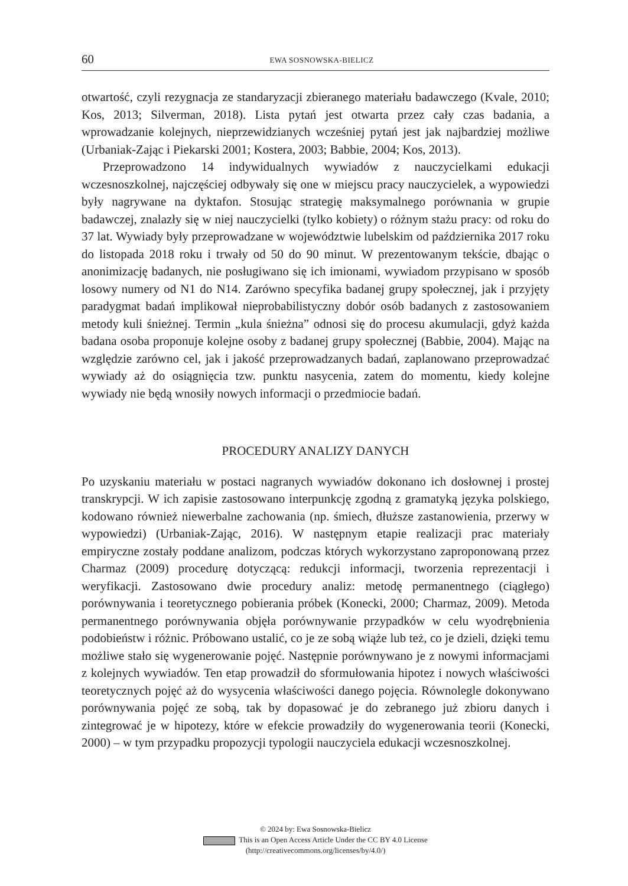60 EWA SOSNOWSKA-BIELICZ
otwartość, czyli rezygnacja ze standaryzacji zbieranego materiału badawczego (Kvale, 2010; Kos, 2013; Silverman, 2018). Lista pytań jest otwarta przez cały czas badania, a wprowadzanie kolejnych, nieprzewidzianych wcześniej pytań jest jak najbardziej możliwe (Urbaniak-Zając i Piekarski 2001; Kostera, 2003; Babbie, 2004; Kos, 2013).
Przeprowadzono 14 indywidualnych wywiadów z nauczycielkami edukacji wczesnoszkolnej, najczęściej odbywały się one w miejscu pracy nauczycielek, a wypowiedzi były nagrywane na dyktafon. Stosując strategię maksymalnego porównania w grupie badawczej, znalazły się w niej nauczycielki (tylko kobiety) o różnym stażu pracy: od roku do 37 lat. Wywiady były przeprowadzane w województwie lubelskim od października 2017 roku do listopada 2018 roku i trwały od 50 do 90 minut. W prezentowanym tekście, dbając o anonimizację badanych, nie posługiwano się ich imionami, wywiadom przypisano w sposób losowy numery od N1 do N14. Zarówno specyfika badanej grupy społecznej, jak i przyjęty paradygmat badań implikował nieprobabilistyczny dobór osób badanych z zastosowaniem metody kuli śnieżnej. Termin „kula śnieżna” odnosi się do procesu akumulacji, gdyż każda badana osoba proponuje kolejne osoby z badanej grupy społecznej (Babbie, 2004). Mając na względzie zarówno cel, jak i jakość przeprowadzanych badań, zaplanowano przeprowadzać wywiady aż do osiągnięcia tzw. punktu nasycenia, zatem do momentu, kiedy kolejne wywiady nie będą wnosiły nowych informacji o przedmiocie badań.
PROCEDURY ANALIZY DANYCH
Po uzyskaniu materiału w postaci nagranych wywiadów dokonano ich dosłownej i prostej transkrypcji. W ich zapisie zastosowano interpunkcję zgodną z gramatyką języka polskiego, kodowano również niewerbalne zachowania (np. śmiech, dłuższe zastanowienia, przerwy w wypowiedzi) (Urbaniak-Zając, 2016). W następnym etapie realizacji prac materiały empiryczne zostały poddane analizom, podczas których wykorzystano zaproponowaną przez Charmaz (2009) procedurę dotyczącą: redukcji informacji, tworzenia reprezentacji i weryfikacji. Zastosowano dwie procedury analiz: metodę permanentnego (ciągłego) porównywania i teoretycznego pobierania próbek (Konecki, 2000; Charmaz, 2009). Metoda permanentnego porównywania objęła porównywanie przypadków w celu wyodrębnienia podobieństw i różnic. Próbowano ustalić, co je ze sobą wiąże lub też, co je dzieli, dzięki temu możliwe stało się wygenerowanie pojęć. Następnie porównywano je z nowymi informacjami z kolejnych wywiadów. Ten etap prowadził do sformułowania hipotez i nowych właściwości teoretycznych pojęć aż do wysycenia właściwości danego pojęcia. Równolegle dokonywano porównywania pojęć ze sobą, tak by dopasować je do zebranego już zbioru danych i zintegrować je w hipotezy, które w efekcie prowadziły do wygenerowania teorii (Konecki, 2000) – w tym przypadku propozycji typologii nauczyciela edukacji wczesnoszkolnej.
© 2024 by: Ewa Sosnowska-Bielicz
This is an Open Access Article Under the CC BY 4.0 License
(http://creativecommons.org/licenses/by/4.0/)